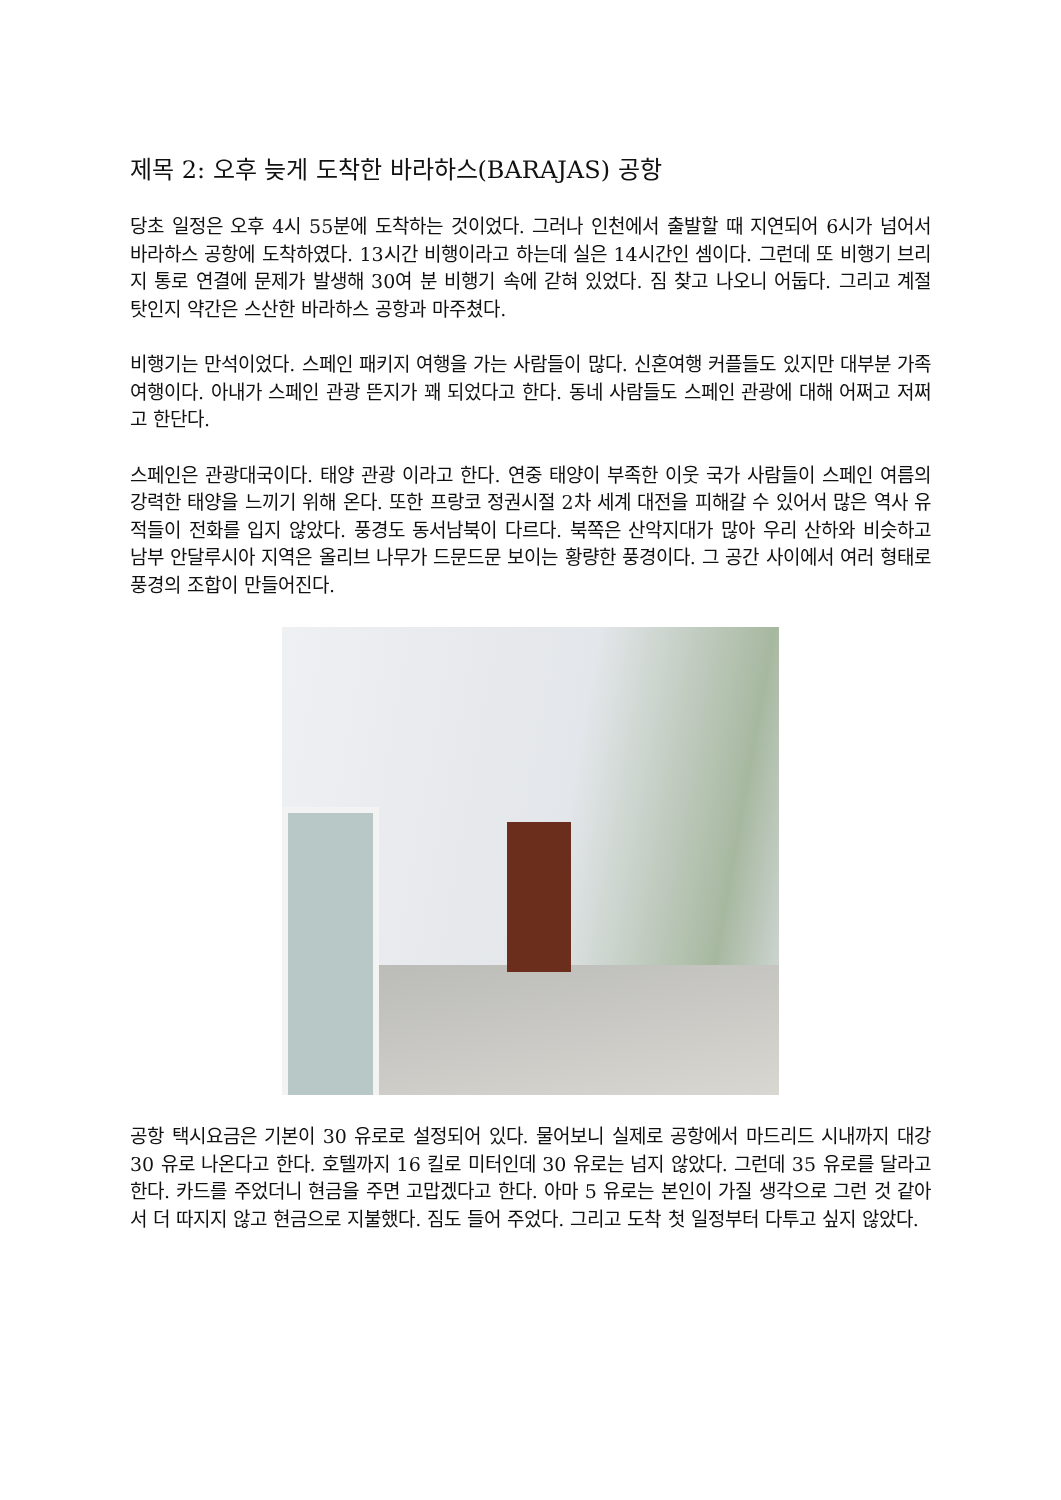제목 2: 오후 늦게 도착한 바라하스(BARAJAS) 공항
당초 일정은 오후 4시 55분에 도착하는 것이었다. 그러나 인천에서 출발할 때 지연되어 6시가 넘어서 바라하스 공항에 도착하였다. 13시간 비행이라고 하는데 실은 14시간인 셈이다. 그런데 또 비행기 브리지 통로 연결에 문제가 발생해 30여 분 비행기 속에 갇혀 있었다. 짐 찾고 나오니 어둡다. 그리고 계절 탓인지 약간은 스산한 바라하스 공항과 마주쳤다.
비행기는 만석이었다. 스페인 패키지 여행을 가는 사람들이 많다. 신혼여행 커플들도 있지만 대부분 가족 여행이다. 아내가 스페인 관광 뜬지가 꽤 되었다고 한다. 동네 사람들도 스페인 관광에 대해 어쩌고 저쩌고 한단다.
스페인은 관광대국이다. 태양 관광 이라고 한다. 연중 태양이 부족한 이웃 국가 사람들이 스페인 여름의 강력한 태양을 느끼기 위해 온다. 또한 프랑코 정권시절 2차 세계 대전을 피해갈 수 있어서 많은 역사 유적들이 전화를 입지 않았다. 풍경도 동서남북이 다르다. 북쪽은 산악지대가 많아 우리 산하와 비슷하고 남부 안달루시아 지역은 올리브 나무가 드문드문 보이는 황량한 풍경이다. 그 공간 사이에서 여러 형태로 풍경의 조합이 만들어진다.
공항 택시요금은 기본이 30 유로로 설정되어 있다. 물어보니 실제로 공항에서 마드리드 시내까지 대강 30 유로 나온다고 한다. 호텔까지 16 킬로 미터인데 30 유로는 넘지 않았다. 그런데 35 유로를 달라고 한다. 카드를 주었더니 현금을 주면 고맙겠다고 한다. 아마 5 유로는 본인이 가질 생각으로 그런 것 같아서 더 따지지 않고 현금으로 지불했다. 짐도 들어 주었다. 그리고 도착 첫 일정부터 다투고 싶지 않았다.